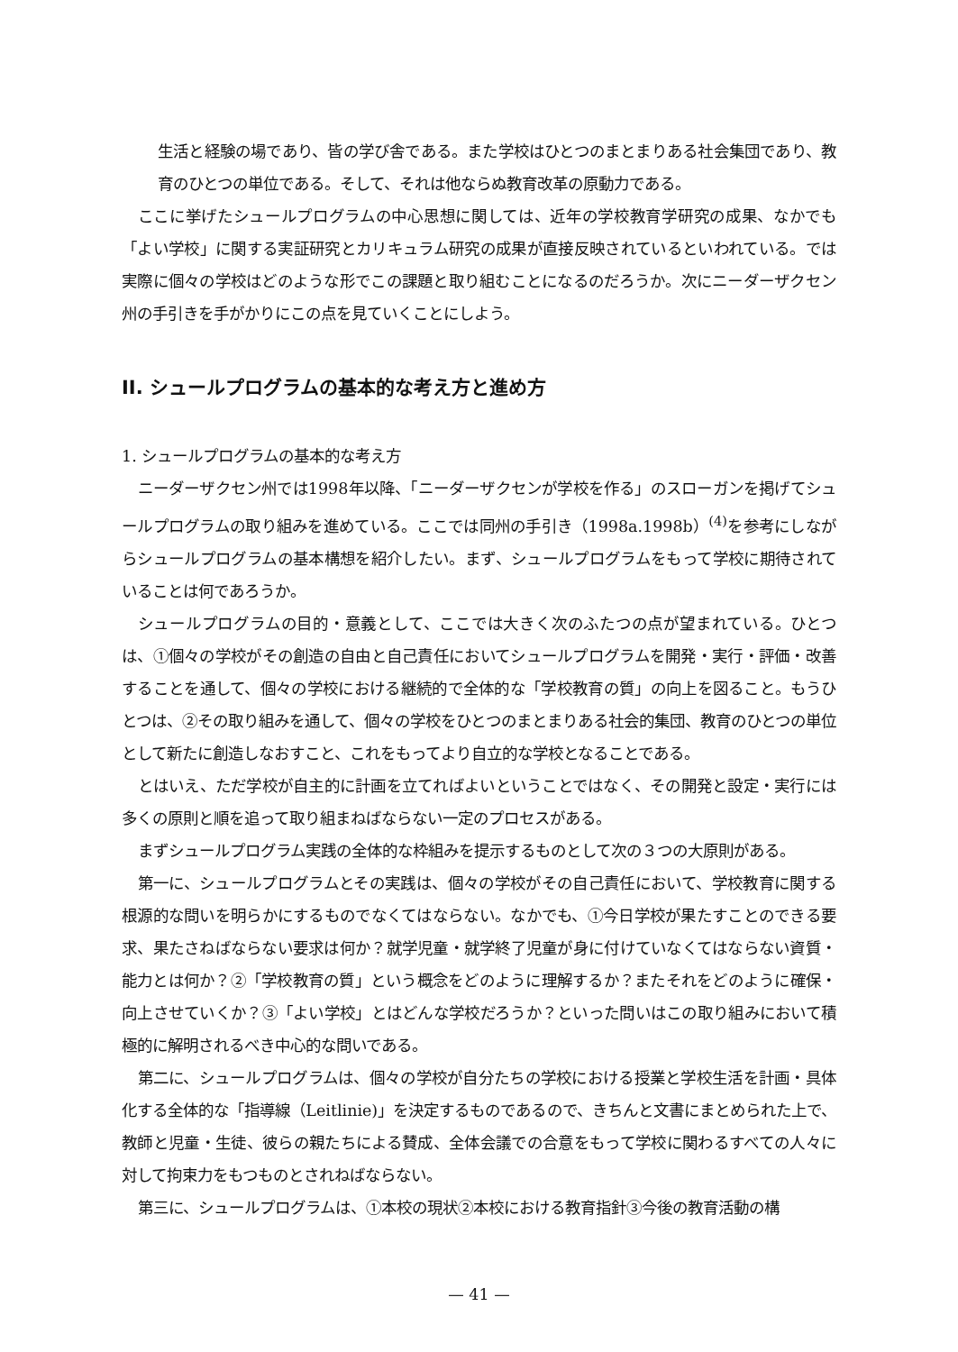生活と経験の場であり、皆の学び舎である。また学校はひとつのまとまりある社会集団であり、教育のひとつの単位である。そして、それは他ならぬ教育改革の原動力である。
ここに挙げたシュールプログラムの中心思想に関しては、近年の学校教育学研究の成果、なかでも「よい学校」に関する実証研究とカリキュラム研究の成果が直接反映されているといわれている。では実際に個々の学校はどのような形でこの課題と取り組むことになるのだろうか。次にニーダーザクセン州の手引きを手がかりにこの点を見ていくことにしよう。
II. シュールプログラムの基本的な考え方と進め方
1. シュールプログラムの基本的な考え方
ニーダーザクセン州では1998年以降、「ニーダーザクセンが学校を作る」のスローガンを掲げてシュールプログラムの取り組みを進めている。ここでは同州の手引き（1998a.1998b）<sup>(4)</sup>を参考にしながらシュールプログラムの基本構想を紹介したい。まず、シュールプログラムをもって学校に期待されていることは何であろうか。
シュールプログラムの目的・意義として、ここでは大きく次のふたつの点が望まれている。ひとつは、①個々の学校がその創造の自由と自己責任においてシュールプログラムを開発・実行・評価・改善することを通して、個々の学校における継続的で全体的な「学校教育の質」の向上を図ること。もうひとつは、②その取り組みを通して、個々の学校をひとつのまとまりある社会的集団、教育のひとつの単位として新たに創造しなおすこと、これをもってより自立的な学校となることである。
とはいえ、ただ学校が自主的に計画を立てればよいということではなく、その開発と設定・実行には多くの原則と順を追って取り組まねばならない一定のプロセスがある。
まずシュールプログラム実践の全体的な枠組みを提示するものとして次の３つの大原則がある。
第一に、シュールプログラムとその実践は、個々の学校がその自己責任において、学校教育に関する根源的な問いを明らかにするものでなくてはならない。なかでも、①今日学校が果たすことのできる要求、果たさねばならない要求は何か？就学児童・就学終了児童が身に付けていなくてはならない資質・能力とは何か？②「学校教育の質」という概念をどのように理解するか？またそれをどのように確保・向上させていくか？③「よい学校」とはどんな学校だろうか？といった問いはこの取り組みにおいて積極的に解明されるべき中心的な問いである。
第二に、シュールプログラムは、個々の学校が自分たちの学校における授業と学校生活を計画・具体化する全体的な「指導線（Leitlinie)」を決定するものであるので、きちんと文書にまとめられた上で、教師と児童・生徒、彼らの親たちによる賛成、全体会議での合意をもって学校に関わるすべての人々に対して拘束力をもつものとされねばならない。
第三に、シュールプログラムは、①本校の現状②本校における教育指針③今後の教育活動の構
— 41 —